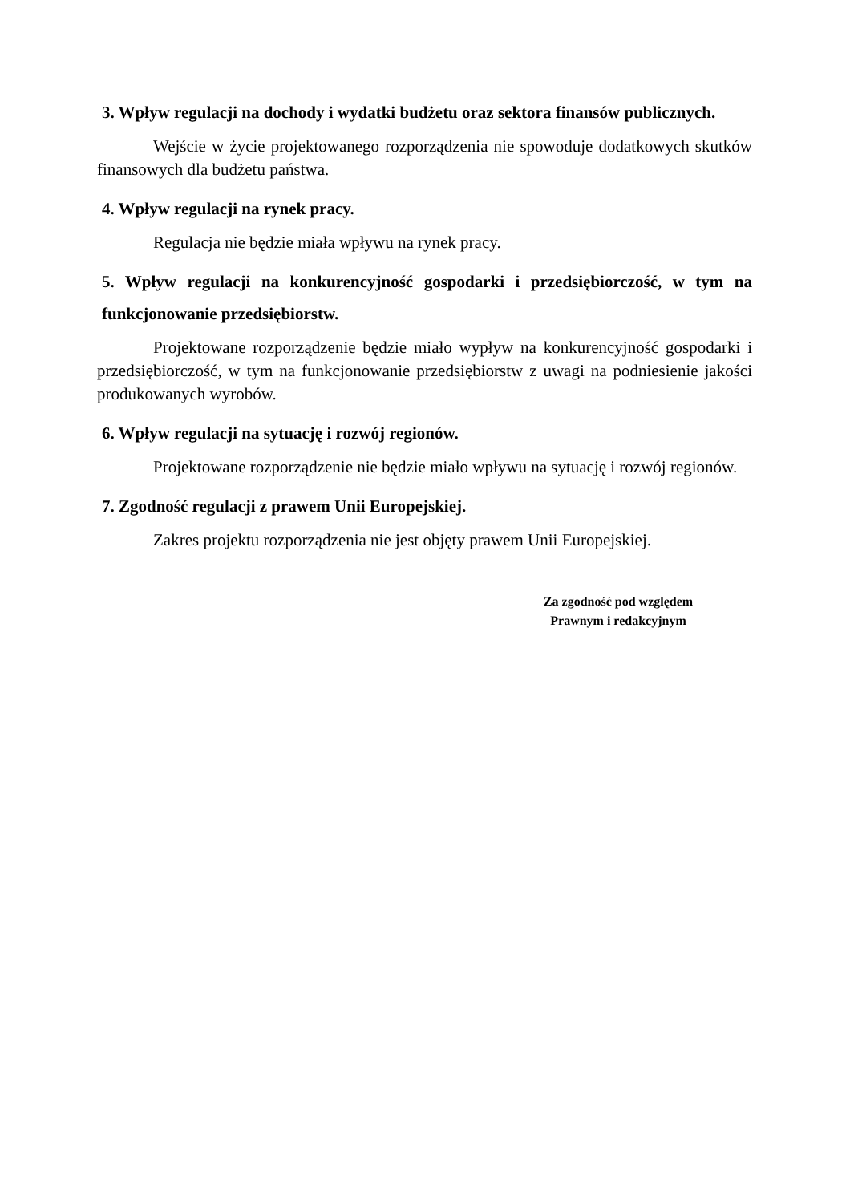3. Wpływ regulacji na dochody i wydatki budżetu oraz sektora finansów publicznych.
Wejście w życie projektowanego rozporządzenia nie spowoduje dodatkowych skutków finansowych dla budżetu państwa.
4. Wpływ regulacji na rynek pracy.
Regulacja nie będzie miała wpływu na rynek pracy.
5. Wpływ regulacji na konkurencyjność gospodarki i przedsiębiorczość, w tym na funkcjonowanie przedsiębiorstw.
Projektowane rozporządzenie będzie miało wypływ na konkurencyjność gospodarki i przedsiębiorczość, w tym na funkcjonowanie przedsiębiorstw z uwagi na podniesienie jakości produkowanych wyrobów.
6. Wpływ regulacji na sytuację i rozwój regionów.
Projektowane rozporządzenie nie będzie miało wpływu na sytuację i rozwój regionów.
7. Zgodność regulacji z prawem Unii Europejskiej.
Zakres projektu rozporządzenia nie jest objęty prawem Unii Europejskiej.
Za zgodność pod względem
Prawnym i redakcyjnym